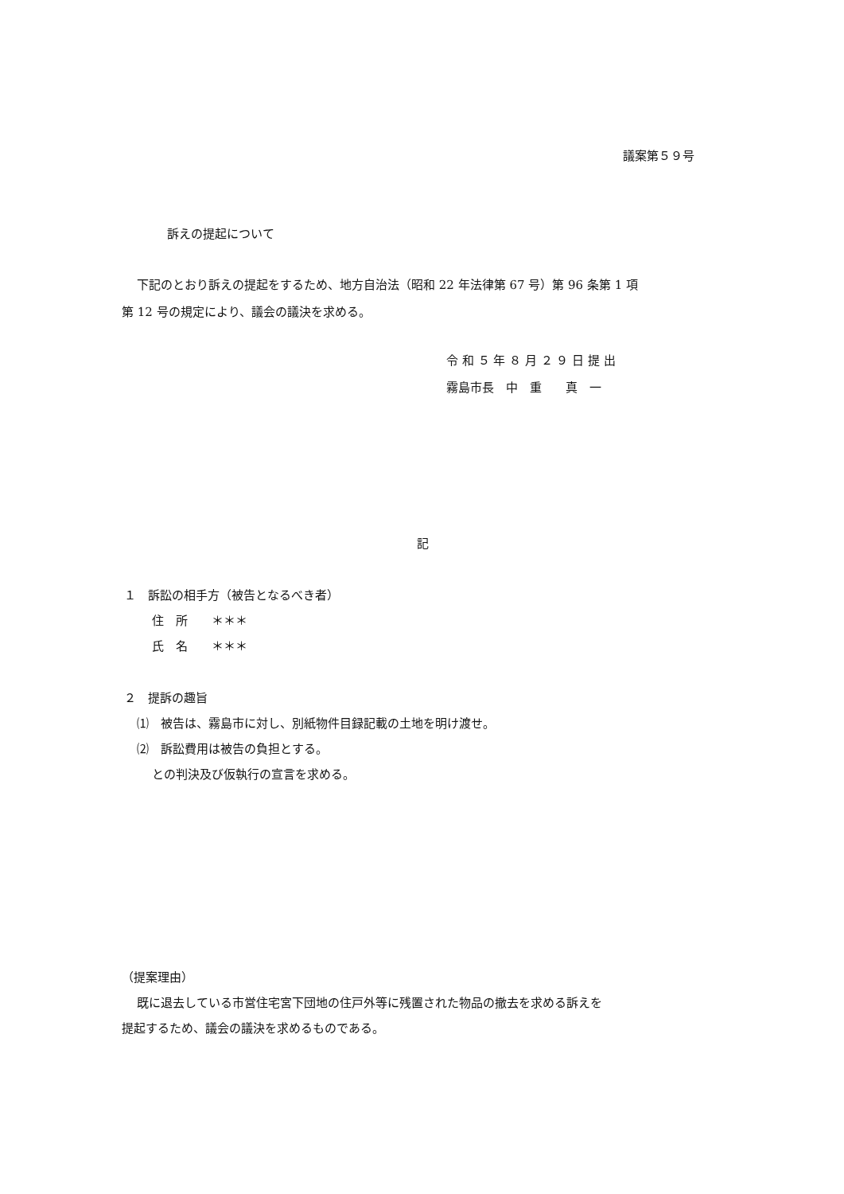議案第５９号
訴えの提起について
下記のとおり訴えの提起をするため、地方自治法（昭和 22 年法律第 67 号）第 96 条第 1 項
第 12 号の規定により、議会の議決を求める。
令 和 ５ 年 ８ 月 ２ ９ 日 提 出
霧島市長　中　重　　真　一
記
１　訴訟の相手方（被告となるべき者）
住　所　　＊＊＊
氏　名　　＊＊＊
２　提訴の趣旨
⑴　被告は、霧島市に対し、別紙物件目録記載の土地を明け渡せ。
⑵　訴訟費用は被告の負担とする。
との判決及び仮執行の宣言を求める。
（提案理由）
既に退去している市営住宅宮下団地の住戸外等に残置された物品の撤去を求める訴えを
提起するため、議会の議決を求めるものである。